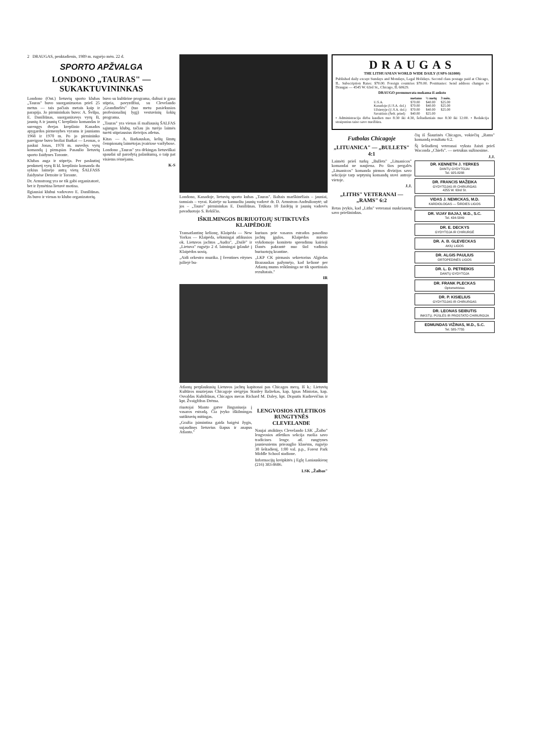2 DRAUGAS, penktadienis, 1989 m. rugsėjo mėn. 22 d.
SPORTO APŽVALGA
LONDONO „TAURAS" — SUKAKTUVININKAS
Londono (Ont.) lietuvių sporto klubas „Tauras" buvo suorganizuotas prieš 25 metus — tais pačiais metais kaip ir parapija. Jo pirmininkais buvo: A. Švilpa, E. Daniliūnas, suorganizavęs vyrų B, jaunių A ir jaunių C krepšinio komandas ir surengęs dvejas krepšinio Kanados apygardos pirmenybes vyrams ir jauniams 1968 ir 1970 m. Po jo pirmininko pareigose buvo broliai Butkai — Leonas, o paskui Jonas, 1978 m. nuvežęs vyrų komandą į pirmąsias Pasaulio lietuvių sporto žaidynes Toronte.
Klubas auga ir stiprėja. Per paskutinį penkmetį vyrų B kl. krepšinio komanda du sykius laimėjo antrą vietą ŠALFASS žaidynėse Detroite ir Toronte.
Dr. Armstrong yra ne tik gabi organizatorė, bet ir žymėtina lietuvė motina.
Ilgiausiai klubui vadovavo E. Daniliūnas. Jis buvo ir vienas to klubo organizatorių.
buvo su kultūrine programa, dažnai ir gana stipria, pavyzdžiui, su Clevelando „Grandinėlės" (tuo metu pasiekusios profesionalinį lygį) vestuvinių šokių programa.
„Tauras" yra vienas iš mažiausių ŠALFAS sąjungos klubų, tačiau jis turėjo laimės turėti stipriausius išeivijos atletus.
Kitas — A. Barkauskas, kelių šimtų čempionatų laimėtojas įvairiose varžybose.
Londono „Tauras" yra dėkingas lietuviškai spaudai už parodytą palankumą, o taip pat visiems rėmėjams.
K-S
Londono, Kanadoje, lietuvių sporto kubas „Tauras". Baltais marškinėliais – jauniai, tamsiais – vyrai. Kairėje su kamuoliu jaunių vadovė dr. D. Armstron-Andrulionytė; už jos – „Tauro" pirmininkas E. Daniliūnas. Trūksta 10 žaidėjų ir jaunių vadovės pavaduotojo S. Rekščio.
IŠKILMINGOS BURIUOTOJŲ SUTIKTUVĖS KLAIPĖDOJE
Transatlantinę kelionę, Klaipėda — New Yorkas — Klaipėda, sėkmingai atlikusios ok. Lietuvos jachtos „Audra", „Dailė" ir „Lietuva" rugsėjo 2 d. laimingai įplaukė į Klaipėdos uostą.
„Aidi orkestro muzika. Į šventines eitynes įsiliejė bu-
kuriuos prie vasaros estrados pasodino jachtų įgulos. Klaipėdos miesto vykdomojo komiteto sprendimu kairioji Danės pakrantė nuo šiol vadinsis buriuotojų krantine.
„LKP CK pirmasis sekretorius Algirdas Brazauskas pažymėjo, kad kelionė per Atlantą mums reikšminga ne tik sportiniais rezultatais."
IR
Atlantą perplaukusių Lietuvos jachtų kapitonai pas Chicagos merą. Iš k.: Lietuvių Kultūros muziejaus Chicagoje steigėjas Stanley Balzekas, kap. Ignas Miniotas, kap. Osvaldas Kubiliūnas, Chicagos meras Richard M. Daley, kpt. Drąsutis Kudzevičius ir kpt. Žvaigždras Drėma.
riuotojai Manto gatve žingsniuoja į vasaros estradą. Čia įvyko iškilmingas sutiktuvių mitingas.
„Gražia įsimintina gaida baigėsi žygis, sujaudinęs lietuvius šiapus ir anapus Atlanto."
LENGVOSIOS ATLETIKOS RUNGTYNĖS CLEVELANDE
Naujai atsikūręs Clevelando LSK „Žaibo" lengvosios atletikos sekcija ruošia savo tradicines lengv. atl. rungtynes jauniesniems prieauglio klasėms, rugsėjo 30 šeštadienį, 1:00 val. p.p., Forest Park Middle School stadione.
Informacijų kreipkitės į Eglę Laniauskienę (216) 383-8686.
LSK „Žaibas"
DRAUGAS
THE LITHUANIAN WORLD WIDE DAILY (USPS-161000)
Published daily except Sundays and Mondays, Legal Holidays. Second class postage paid at Chicago, IL. Subscription Rates: $70.00. Foreign countries $70.00. Postmaster: Send address changes to Draugas — 4545 W. 63rd St., Chicago, IL 60629.
DRAUGO prenumerata mokama iš anksto
| | metams | ½ metų | 3 mėn. |
| --- | --- | --- | --- |
| U.S.A. | $70.00 | $40.00 | $25.00 |
| Kanadoje (U.S.A. dol.) | $70.00 | $40.00 | $25.00 |
| Užsienyje (U.S.A. dol.) | $70.00 | $40.00 | $25.00 |
| Savaitinis (Šešt. pried) | $40.00 | $25.00 | |
• Administracija dirba kasdien nuo 8:30 iki 4:30, šeštadieniais nuo 8:30 iki 12:00. • Redakcija straipsnius taiso savo nuožiūra.
Futbolas Chicagoje
„LITUANICA" — „BULLETS" 4:1
Laimėti prieš turkų „Bullets" „Lituanicos" komandai ne naujiena. Po šios pergalės „Lituanicos" komanda pirmos divizijos savo sekcijoje tarp septynių komandų stovi antroje vietoje.
J.J.
„LITHS" VETERANAI — „RAMS" 6:2
Retas įvykis, kad „Liths" veteranai nuskriaustų savo priešininkus.
čių iš Šiaurinės Chicagos, vokiečių „Rams" komandą rezultatu 6:2.
Šį šeštadienį veteranai vyksta žaisti prieš Waconda „Chiefs". — netrukus sužinosime.
J.J.
DR. KENNETH J. YERKES
DANTŲ GYDYTOJAI
Tel. 925-8288
DR. FRANCIS MAŽEIKA
GYDYTOJAS IR CHIRURGAS
4255 W. 63rd St.
VIDAS J. NEMICKAS, M.D.
KARDIOLOGAS — ŠIRDIES LIGOS
DR. VIJAY BAJAJ, M.D., S.C.
Tel. 434-5849
DR. E. DECKYS
GYDYTOJA IR CHIRURGĖ
DR. A. B. GLEVECKAS
AKIŲ LIGOS
DR. ALGIS PAULIUS
ORTOPEDINĖS LIGOS
DR. L. D. PETREIKIS
DANTŲ GYDYTOJA
DR. FRANK PLECKAS
Optometristas
DR. P. KISIELIUS
GYDYTOJAS IR CHIRURGAS
DR. LEONAS SEIBUTIS
INKSTŲ, PŪSLĖS IR PROSTATO CHIRURGIJA
EDMUNDAS VIŽINAS, M.D., S.C.
Tel. 585-7755